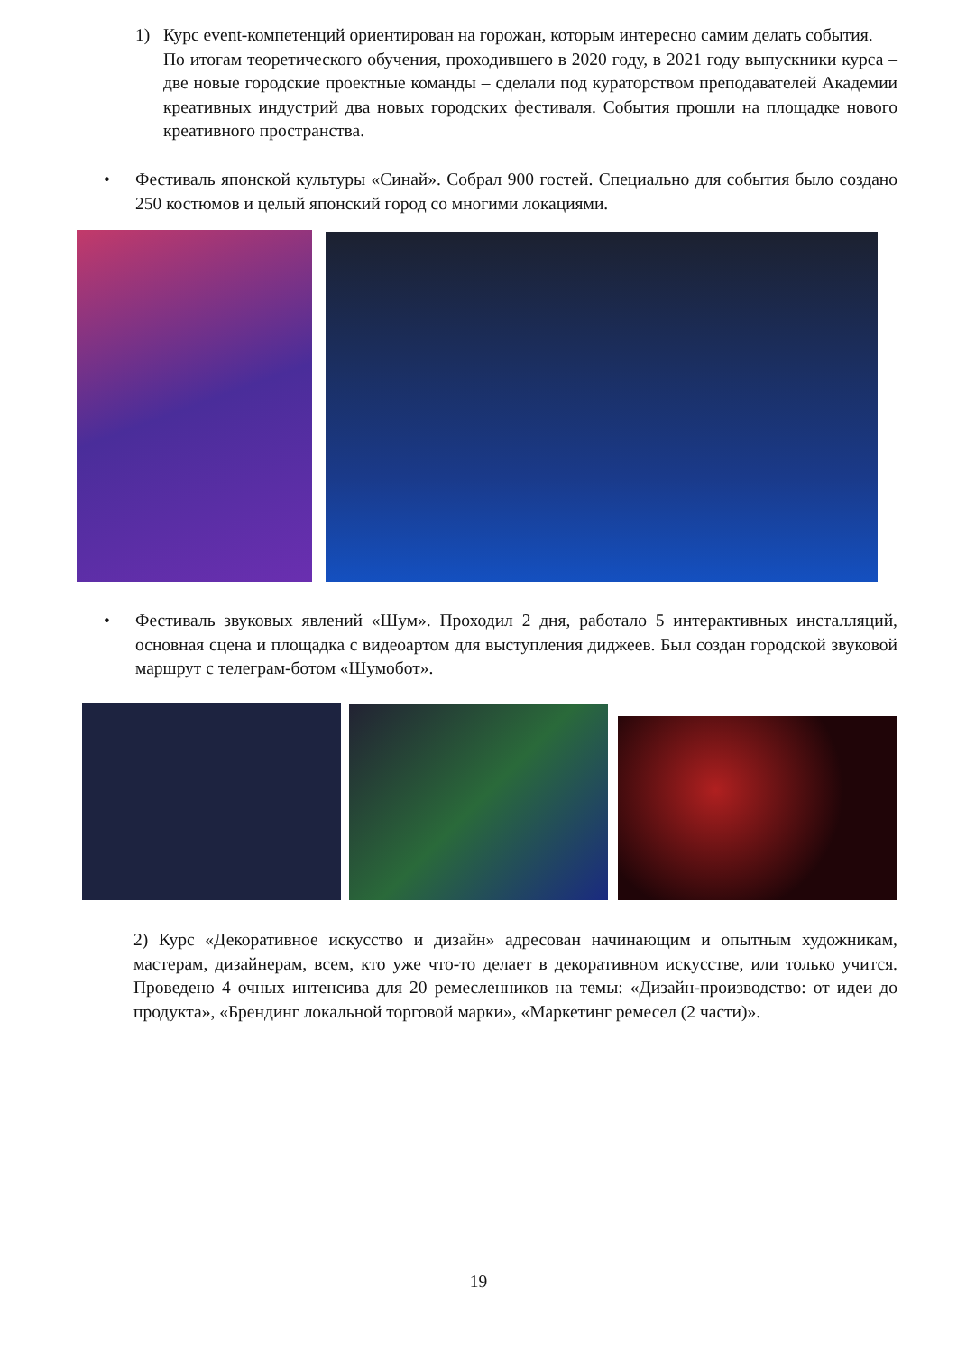1) Курс event-компетенций ориентирован на горожан, которым интересно самим делать события.
По итогам теоретического обучения, проходившего в 2020 году, в 2021 году выпускники курса – две новые городские проектные команды – сделали под кураторством преподавателей Академии креативных индустрий два новых городских фестиваля. События прошли на площадке нового креативного пространства.
• Фестиваль японской культуры «Синай». Собрал 900 гостей. Специально для события было создано 250 костюмов и целый японский город со многими локациями.
• Фестиваль звуковых явлений «Шум». Проходил 2 дня, работало 5 интерактивных инсталляций, основная сцена и площадка с видеоартом для выступления диджеев. Был создан городской звуковой маршрут с телеграм-ботом «Шумобот».
2) Курс «Декоративное искусство и дизайн» адресован начинающим и опытным художникам, мастерам, дизайнерам, всем, кто уже что-то делает в декоративном искусстве, или только учится. Проведено 4 очных интенсива для 20 ремесленников на темы: «Дизайн-производство: от идеи до продукта», «Брендинг локальной торговой марки», «Маркетинг ремесел (2 части)».
19